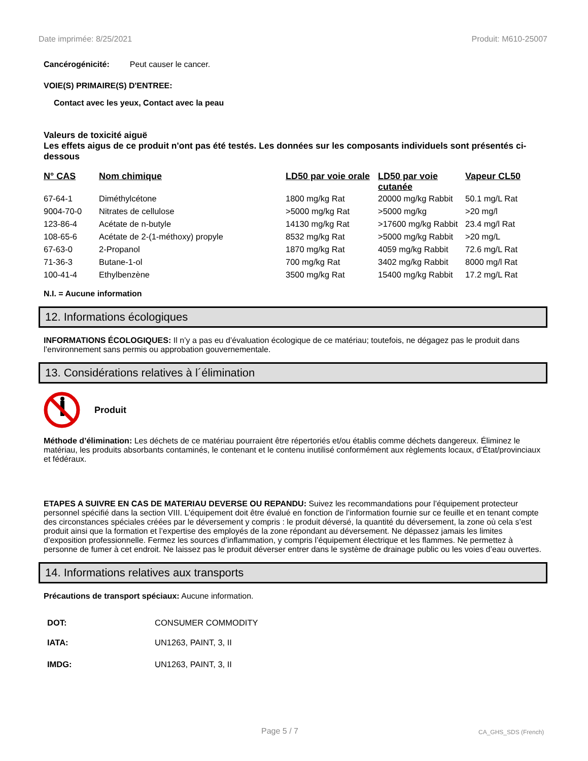Date imprimée: 8/25/2021 Produit: M610-25007
Cancérogénicité: Peut causer le cancer.
VOIE(S) PRIMAIRE(S) D'ENTREE:
Contact avec les yeux, Contact avec la peau
Valeurs de toxicité aiguë
Les effets aigus de ce produit n'ont pas été testés. Les données sur les composants individuels sont présentés ci-dessous
| N° CAS | Nom chimique | LD50 par voie orale | LD50 par voie cutanée | Vapeur CL50 |
| --- | --- | --- | --- | --- |
| 67-64-1 | Diméthylcétone | 1800 mg/kg Rat | 20000 mg/kg Rabbit | 50.1 mg/L Rat |
| 9004-70-0 | Nitrates de cellulose | >5000 mg/kg Rat | >5000 mg/kg | >20 mg/l |
| 123-86-4 | Acétate de n-butyle | 14130 mg/kg Rat | >17600 mg/kg Rabbit | 23.4 mg/l Rat |
| 108-65-6 | Acétate de 2-(1-méthoxy) propyle | 8532 mg/kg Rat | >5000 mg/kg Rabbit | >20 mg/L |
| 67-63-0 | 2-Propanol | 1870 mg/kg Rat | 4059 mg/kg Rabbit | 72.6 mg/L Rat |
| 71-36-3 | Butane-1-ol | 700 mg/kg Rat | 3402 mg/kg Rabbit | 8000 mg/l Rat |
| 100-41-4 | Ethylbenzène | 3500 mg/kg Rat | 15400 mg/kg Rabbit | 17.2 mg/L Rat |
N.I. = Aucune information
12. Informations écologiques
INFORMATIONS ÉCOLOGIQUES: Il n’y a pas eu d’évaluation écologique de ce matériau; toutefois, ne dégagez pas le produit dans l’environnement sans permis ou approbation gouvernementale.
13. Considérations relatives à l´élimination
Produit
Méthode d’élimination: Les déchets de ce matériau pourraient être répertoriés et/ou établis comme déchets dangereux. Éliminez le matériau, les produits absorbants contaminés, le contenant et le contenu inutilisé conformément aux règlements locaux, d’État/provinciaux et fédéraux.
ETAPES A SUIVRE EN CAS DE MATERIAU DEVERSE OU REPANDU: Suivez les recommandations pour l’équipement protecteur personnel spécifié dans la section VIII. L’équipement doit être évalué en fonction de l’information fournie sur ce feuille et en tenant compte des circonstances spéciales créées par le déversement y compris : le produit déversé, la quantité du déversement, la zone où cela s’est produit ainsi que la formation et l’expertise des employés de la zone répondant au déversement. Ne dépassez jamais les limites d’exposition professionnelle. Fermez les sources d’inflammation, y compris l’équipement électrique et les flammes. Ne permettez à personne de fumer à cet endroit. Ne laissez pas le produit déverser entrer dans le système de drainage public ou les voies d’eau ouvertes.
14. Informations relatives aux transports
Précautions de transport spéciaux: Aucune information.
| DOT: | CONSUMER COMMODITY |
| IATA: | UN1263, PAINT, 3, II |
| IMDG: | UN1263, PAINT, 3, II |
Page 5 / 7 CA_GHS_SDS (French)